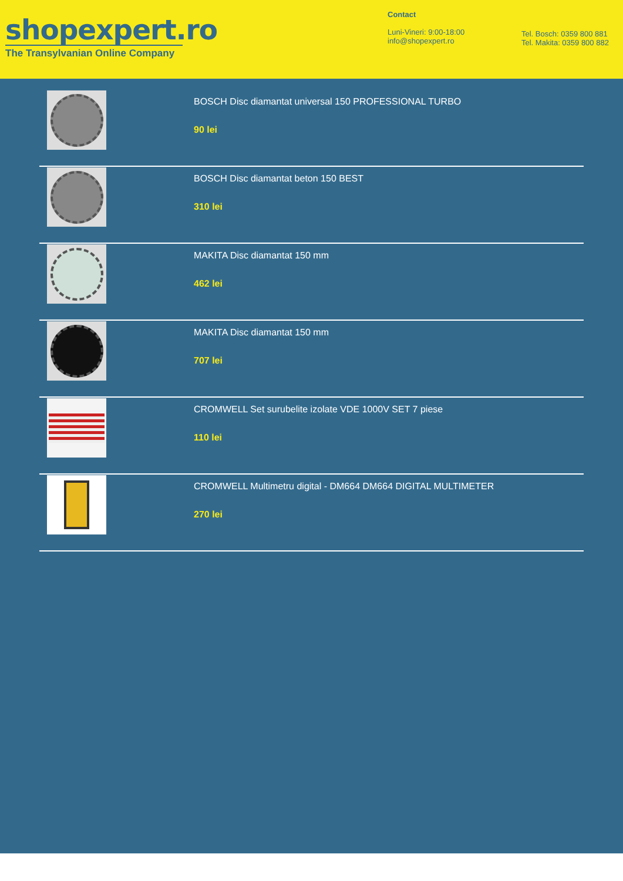shopexpert.ro
The Transylvanian Online Company
Contact
Luni-Vineri: 9:00-18:00
info@shopexpert.ro
Tel. Bosch: 0359 800 881
Tel. Makita: 0359 800 882
BOSCH Disc diamantat universal 150 PROFESSIONAL TURBO
90 lei
BOSCH Disc diamantat beton 150 BEST
310 lei
MAKITA Disc diamantat 150 mm
462 lei
MAKITA Disc diamantat 150 mm
707 lei
CROMWELL Set surubelite izolate VDE 1000V SET 7 piese
110 lei
CROMWELL Multimetru digital - DM664 DM664 DIGITAL MULTIMETER
270 lei